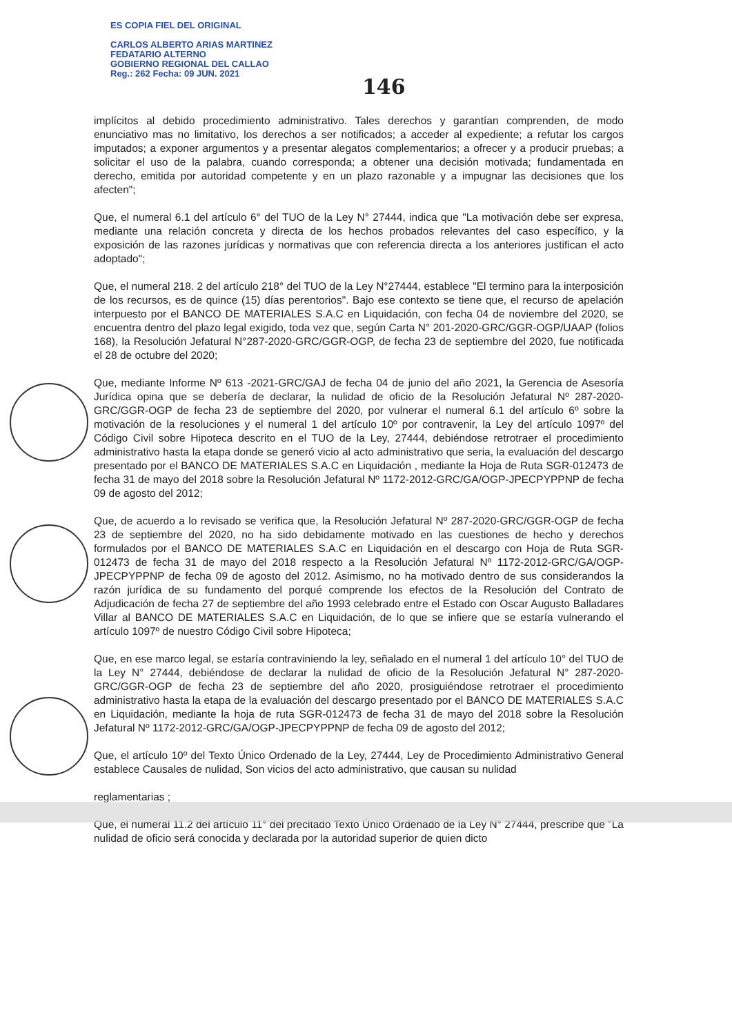ES COPIA FIEL DEL ORIGINAL
CARLOS ALBERTO ARIAS MARTINEZ
FEDATARIO ALTERNO
GOBIERNO REGIONAL DEL CALLAO
Reg.: 262 Fecha: 09 JUN. 2021
146
implícitos al debido procedimiento administrativo. Tales derechos y garantían comprenden, de modo enunciativo mas no limitativo, los derechos a ser notificados; a acceder al expediente; a refutar los cargos imputados; a exponer argumentos y a presentar alegatos complementarios; a ofrecer y a producir pruebas; a solicitar el uso de la palabra, cuando corresponda; a obtener una decisión motivada; fundamentada en derecho, emitida por autoridad competente y en un plazo razonable y a impugnar las decisiones que los afecten";
Que, el numeral 6.1 del artículo 6° del TUO de la Ley N° 27444, indica que "La motivación debe ser expresa, mediante una relación concreta y directa de los hechos probados relevantes del caso específico, y la exposición de las razones jurídicas y normativas que con referencia directa a los anteriores justifican el acto adoptado";
Que, el numeral 218. 2 del artículo 218° del TUO de la Ley N°27444, establece "El termino para la interposición de los recursos, es de quince (15) días perentorios". Bajo ese contexto se tiene que, el recurso de apelación interpuesto por el BANCO DE MATERIALES S.A.C en Liquidación, con fecha 04 de noviembre del 2020, se encuentra dentro del plazo legal exigido, toda vez que, según Carta N° 201-2020-GRC/GGR-OGP/UAAP (folios 168), la Resolución Jefatural N°287-2020-GRC/GGR-OGP, de fecha 23 de septiembre del 2020, fue notificada el 28 de octubre del 2020;
Que, mediante Informe Nº 613 -2021-GRC/GAJ de fecha 04 de junio del año 2021, la Gerencia de Asesoría Jurídica opina que se debería de declarar, la nulidad de oficio de la Resolución Jefatural Nº 287-2020-GRC/GGR-OGP de fecha 23 de septiembre del 2020, por vulnerar el numeral 6.1 del artículo 6º sobre la motivación de la resoluciones y el numeral 1 del artículo 10º por contravenir, la Ley del artículo 1097º del Código Civil sobre Hipoteca descrito en el TUO de la Ley, 27444, debiéndose retrotraer el procedimiento administrativo hasta la etapa donde se generó vicio al acto administrativo que seria, la evaluación del descargo presentado por el BANCO DE MATERIALES S.A.C en Liquidación , mediante la Hoja de Ruta SGR-012473 de fecha 31 de mayo del 2018 sobre la Resolución Jefatural Nº 1172-2012-GRC/GA/OGP-JPECPYPPNP de fecha 09 de agosto del 2012;
Que, de acuerdo a lo revisado se verifica que, la Resolución Jefatural Nº 287-2020-GRC/GGR-OGP de fecha 23 de septiembre del 2020, no ha sido debidamente motivado en las cuestiones de hecho y derechos formulados por el BANCO DE MATERIALES S.A.C en Liquidación en el descargo con Hoja de Ruta SGR-012473 de fecha 31 de mayo del 2018 respecto a la Resolución Jefatural Nº 1172-2012-GRC/GA/OGP-JPECPYPPNP de fecha 09 de agosto del 2012. Asimismo, no ha motivado dentro de sus considerandos la razón jurídica de su fundamento del porqué comprende los efectos de la Resolución del Contrato de Adjudicación de fecha 27 de septiembre del año 1993 celebrado entre el Estado con Oscar Augusto Balladares Villar al BANCO DE MATERIALES S.A.C en Liquidación, de lo que se infiere que se estaría vulnerando el artículo 1097º de nuestro Código Civil sobre Hipoteca;
Que, en ese marco legal, se estaría contraviniendo la ley, señalado en el numeral 1 del artículo 10° del TUO de la Ley N° 27444, debiéndose de declarar la nulidad de oficio de la Resolución Jefatural N° 287-2020-GRC/GGR-OGP de fecha 23 de septiembre del año 2020, prosiguiéndose retrotraer el procedimiento administrativo hasta la etapa de la evaluación del descargo presentado por el BANCO DE MATERIALES S.A.C en Liquidación, mediante la hoja de ruta SGR-012473 de fecha 31 de mayo del 2018 sobre la Resolución Jefatural Nº 1172-2012-GRC/GA/OGP-JPECPYPPNP de fecha 09 de agosto del 2012;
Que, el artículo 10º del Texto Único Ordenado de la Ley, 27444, Ley de Procedimiento Administrativo General establece Causales de nulidad, Son vicios del acto administrativo, que causan su nulidad
reglamentarias ;
Que, el numeral 11.2 del artículo 11° del precitado Texto Único Ordenado de la Ley N° 27444, prescribe que "La nulidad de oficio será conocida y declarada por la autoridad superior de quien dicto